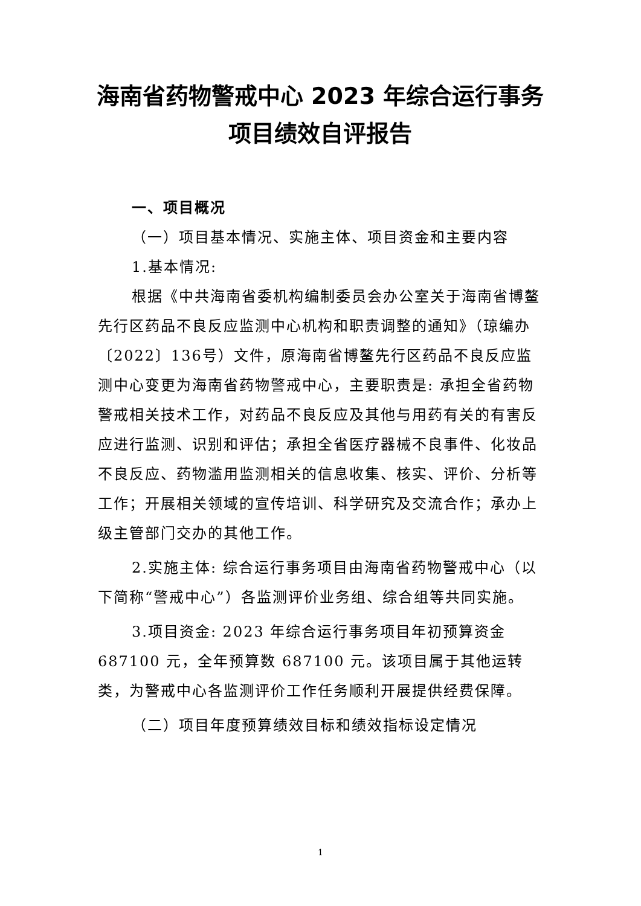海南省药物警戒中心 2023 年综合运行事务项目绩效自评报告
一、项目概况
（一）项目基本情况、实施主体、项目资金和主要内容
1.基本情况:
根据《中共海南省委机构编制委员会办公室关于海南省博鳌先行区药品不良反应监测中心机构和职责调整的通知》（琼编办〔2022〕136号）文件，原海南省博鳌先行区药品不良反应监测中心变更为海南省药物警戒中心，主要职责是: 承担全省药物警戒相关技术工作，对药品不良反应及其他与用药有关的有害反应进行监测、识别和评估；承担全省医疗器械不良事件、化妆品不良反应、药物滥用监测相关的信息收集、核实、评价、分析等工作；开展相关领域的宣传培训、科学研究及交流合作；承办上级主管部门交办的其他工作。
2.实施主体: 综合运行事务项目由海南省药物警戒中心（以下简称“警戒中心”）各监测评价业务组、综合组等共同实施。
3.项目资金: 2023 年综合运行事务项目年初预算资金 687100 元，全年预算数 687100 元。该项目属于其他运转类，为警戒中心各监测评价工作任务顺利开展提供经费保障。
（二）项目年度预算绩效目标和绩效指标设定情况
1